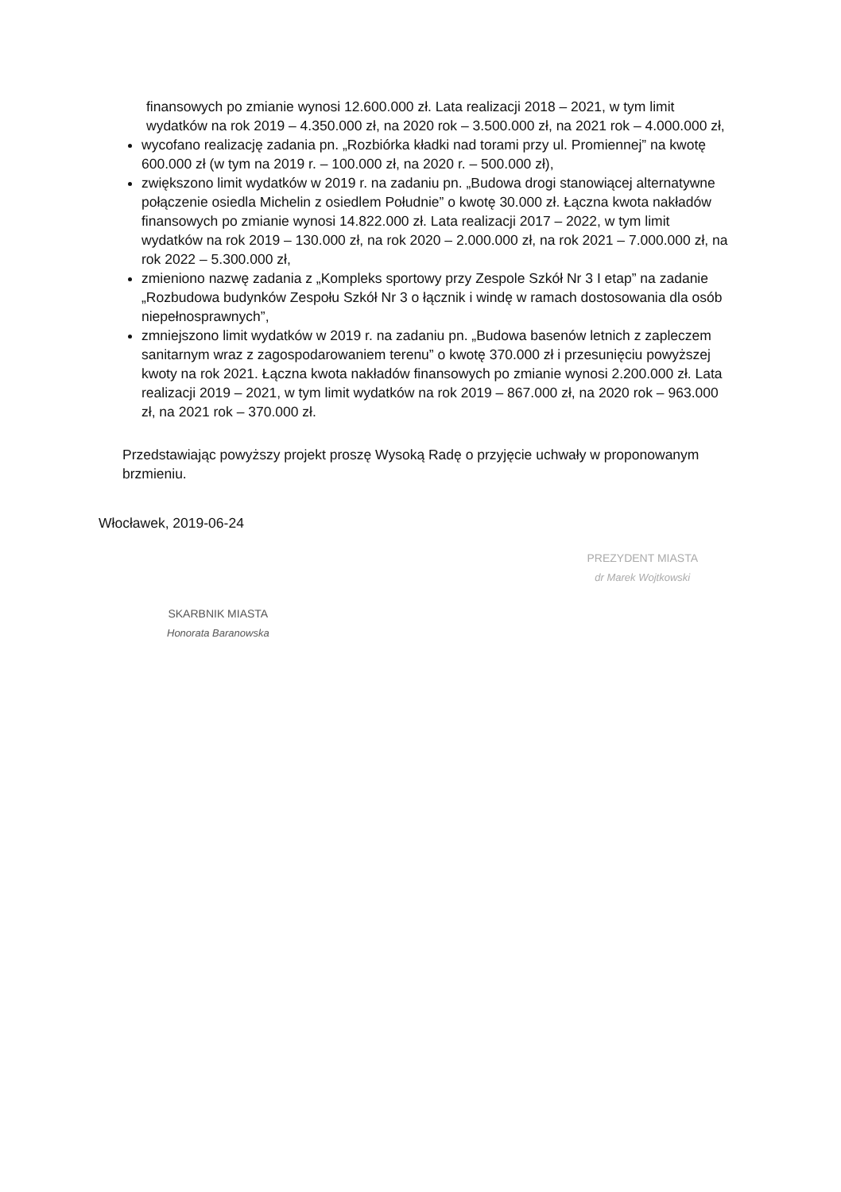finansowych po zmianie wynosi 12.600.000 zł. Lata realizacji 2018 – 2021, w tym limit wydatków na rok 2019 – 4.350.000 zł, na 2020 rok – 3.500.000 zł, na 2021 rok – 4.000.000 zł,
wycofano realizację zadania pn. „Rozbiórka kładki nad torami przy ul. Promiennej” na kwotę 600.000 zł (w tym na 2019 r. – 100.000 zł, na 2020 r. – 500.000 zł),
zwiększono limit wydatków w 2019 r. na zadaniu pn. „Budowa drogi stanowiącej alternatywne połączenie osiedla Michelin z osiedlem Południe” o kwotę 30.000 zł. Łączna kwota nakładów finansowych po zmianie wynosi 14.822.000 zł. Lata realizacji 2017 – 2022, w tym limit wydatków na rok 2019 – 130.000 zł, na rok 2020 – 2.000.000 zł, na rok 2021 – 7.000.000 zł, na rok 2022 – 5.300.000 zł,
zmieniono nazwę zadania z „Kompleks sportowy przy Zespole Szkół Nr 3 I etap” na zadanie „Rozbudowa budynków Zespołu Szkół Nr 3 o łącznik i windę w ramach dostosowania dla osób niepełnosprawnych”,
zmniejszono limit wydatków w 2019 r. na zadaniu pn. „Budowa basenów letnich z zapleczem sanitarnym wraz z zagospodarowaniem terenu” o kwotę 370.000 zł i przesunięciu powyższej kwoty na rok 2021. Łączna kwota nakładów finansowych po zmianie wynosi 2.200.000 zł. Lata realizacji 2019 – 2021, w tym limit wydatków na rok 2019 – 867.000 zł, na 2020 rok – 963.000 zł, na 2021 rok – 370.000 zł.
Przedstawiając powyższy projekt proszę Wysoką Radę o przyjęcie uchwały w proponowanym brzmieniu.
Włocławek, 2019-06-24
SKARBNIK MIASTA
Honorata Baranowska
PREZYDENT MIASTA
dr Marek Wojtkowski